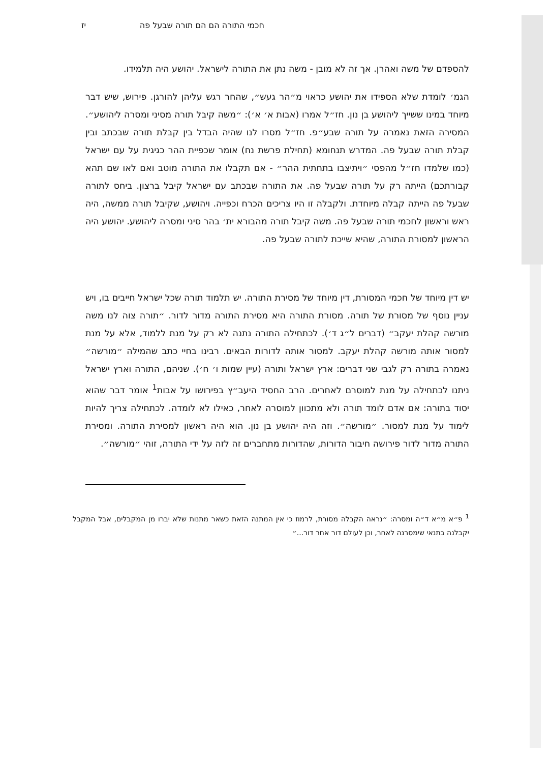חכמי התורה הם הם תורה שבעל פה יז
להספדם של משה ואהרן. אך זה לא מובן - משה נתן את התורה לישראל. יהושע היה תלמידו.
הגמ׳ לומדת שלא הספידו את יהושע כראוי מ״הר געש״, שהחר רגש עליהן להורגן. פירוש, שיש דבר מיוחד במינו ששייך ליהושע בן נון. חז״ל אמרו (אבות א׳ א׳): ״משה קיבל תורה מסיני ומסרה ליהושע״. המסירה הזאת נאמרה על תורה שבע״פ. חז״ל מסרו לנו שהיה הבדל בין קבלת תורה שבכתב ובין קבלת תורה שבעל פה. המדרש תנחומא (תחילת פרשת נח) אומר שכפיית ההר כגיגית על עם ישראל (כמו שלמדו חז״ל מהפסי ״ויתיצבו בתחתית ההר״ - אם תקבלו את התורה מוטב ואם לאו שם תהא קבורתכם) הייתה רק על תורה שבעל פה. את התורה שבכתב עם ישראל קיבל ברצון. ביחס לתורה שבעל פה הייתה קבלה מיוחדת. ולקבלה זו היו צריכים הכרח וכפייה. ויהושע, שקיבל תורה ממשה, היה ראש וראשון לחכמי תורה שבעל פה. משה קיבל תורה מהבורא ית׳ בהר סיני ומסרה ליהושע. יהושע היה הראשון למסורת התורה, שהיא שייכת לתורה שבעל פה.
יש דין מיוחד של חכמי המסורת, דין מיוחד של מסירת התורה. יש תלמוד תורה שכל ישראל חייבים בו, ויש עניין נוסף של מסורת של תורה. מסורת התורה היא מסירת התורה מדור לדור. ״תורה צוה לנו משה מורשה קהלת יעקב״ (דברים ל״ג ד׳). לכתחילה התורה נתנה לא רק על מנת ללמוד, אלא על מנת למסור אותה מורשה קהלת יעקב. למסור אותה לדורות הבאים. רבינו בחיי כתב שהמילה ״מורשה״ נאמרה בתורה רק לגבי שני דברים: ארץ ישראל ותורה (עיין שמות ו׳ ח׳). שניהם, התורה וארץ ישראל ניתנו לכתחילה על מנת למוסרם לאחרים. הרב החסיד היעב״ץ בפירושו על אבות<sup>1</sup> אומר דבר שהוא יסוד בתורה: אם אדם לומד תורה ולא מתכוון למוסרה לאחר, כאילו לא לומדה. לכתחילה צריך להיות לימוד על מנת למסור. ״מורשה״. וזה היה יהושע בן נון. הוא היה ראשון למסירת התורה. ומסירת התורה מדור לדור פירושה חיבור הדורות, שהדורות מתחברים זה לזה על ידי התורה, זוהי ״מורשה״.
<sup>1</sup> פ״א מ״א ד״ה ומסרה: ״נראה הקבלה מסורת, לרמוז כי אין המתנה הזאת כשאר מתנות שלא יברו מן המקבלים, אבל המקבל יקבלנה בתנאי שימסרנה לאחר, וכן לעולם דור אחר דור...״